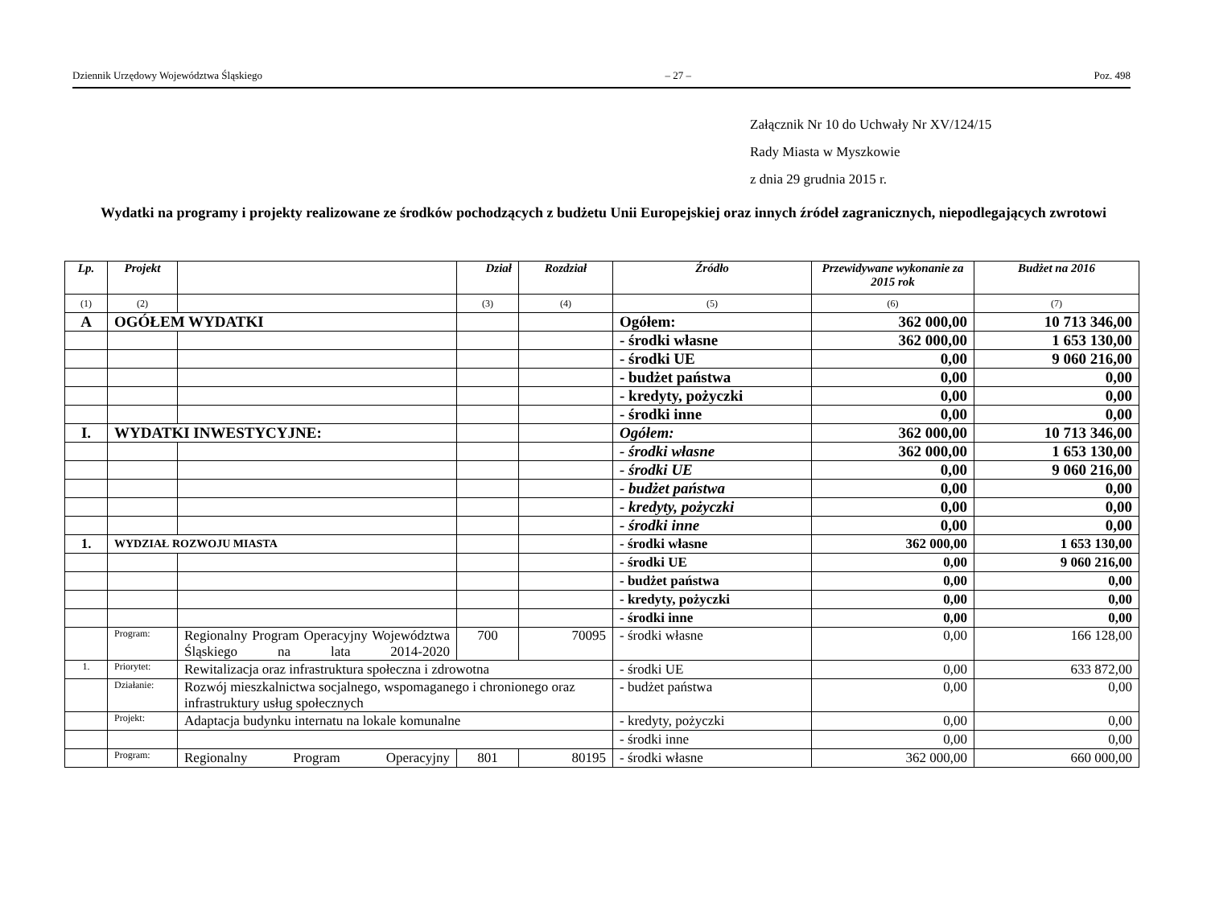Dziennik Urzędowy Województwa Śląskiego – 27 – Poz. 498
Załącznik Nr 10 do Uchwały Nr XV/124/15
Rady Miasta w Myszkowie
z dnia 29 grudnia 2015 r.
Wydatki na programy i projekty realizowane ze środków pochodzących z budżetu Unii Europejskiej oraz innych źródeł zagranicznych, niepodlegających zwrotowi
| Lp. | Projekt | | Dział | Rozdział | Źródło | Przewidywane wykonanie za 2015 rok | Budżet na 2016 |
| --- | --- | --- | --- | --- | --- | --- | --- |
| (1) | (2) | | (3) | (4) | (5) | (6) | (7) |
| A | OGÓŁEM WYDATKI | | | | Ogółem: | 362 000,00 | 10 713 346,00 |
| | | | | | - środki własne | 362 000,00 | 1 653 130,00 |
| | | | | | - środki UE | 0,00 | 9 060 216,00 |
| | | | | | - budżet państwa | 0,00 | 0,00 |
| | | | | | - kredyty, pożyczki | 0,00 | 0,00 |
| | | | | | - środki inne | 0,00 | 0,00 |
| I. | WYDATKI INWESTYCYJNE: | | | | Ogółem: | 362 000,00 | 10 713 346,00 |
| | | | | | - środki własne | 362 000,00 | 1 653 130,00 |
| | | | | | - środki UE | 0,00 | 9 060 216,00 |
| | | | | | - budżet państwa | 0,00 | 0,00 |
| | | | | | - kredyty, pożyczki | 0,00 | 0,00 |
| | | | | | - środki inne | 0,00 | 0,00 |
| 1. | WYDZIAŁ ROZWOJU MIASTA | | | | - środki własne | 362 000,00 | 1 653 130,00 |
| | | | | | - środki UE | 0,00 | 9 060 216,00 |
| | | | | | - budżet państwa | 0,00 | 0,00 |
| | | | | | - kredyty, pożyczki | 0,00 | 0,00 |
| | | | | | - środki inne | 0,00 | 0,00 |
| | Program: | Regionalny Program Operacyjny Województwa Śląskiego na lata 2014-2020 | 700 | 70095 | - środki własne | 0,00 | 166 128,00 |
| 1. | Priorytet: | Rewitalizacja oraz infrastruktura społeczna i zdrowotna | | | - środki UE | 0,00 | 633 872,00 |
| | Działanie: | Rozwój mieszkalnictwa socjalnego, wspomaganego i chronionego oraz infrastruktury usług społecznych | | | - budżet państwa | 0,00 | 0,00 |
| | Projekt: | Adaptacja budynku internatu na lokale komunalne | | | - kredyty, pożyczki | 0,00 | 0,00 |
| | | | | | - środki inne | 0,00 | 0,00 |
| | Program: | Regionalny Program Operacyjny | 801 | 80195 | - środki własne | 362 000,00 | 660 000,00 |